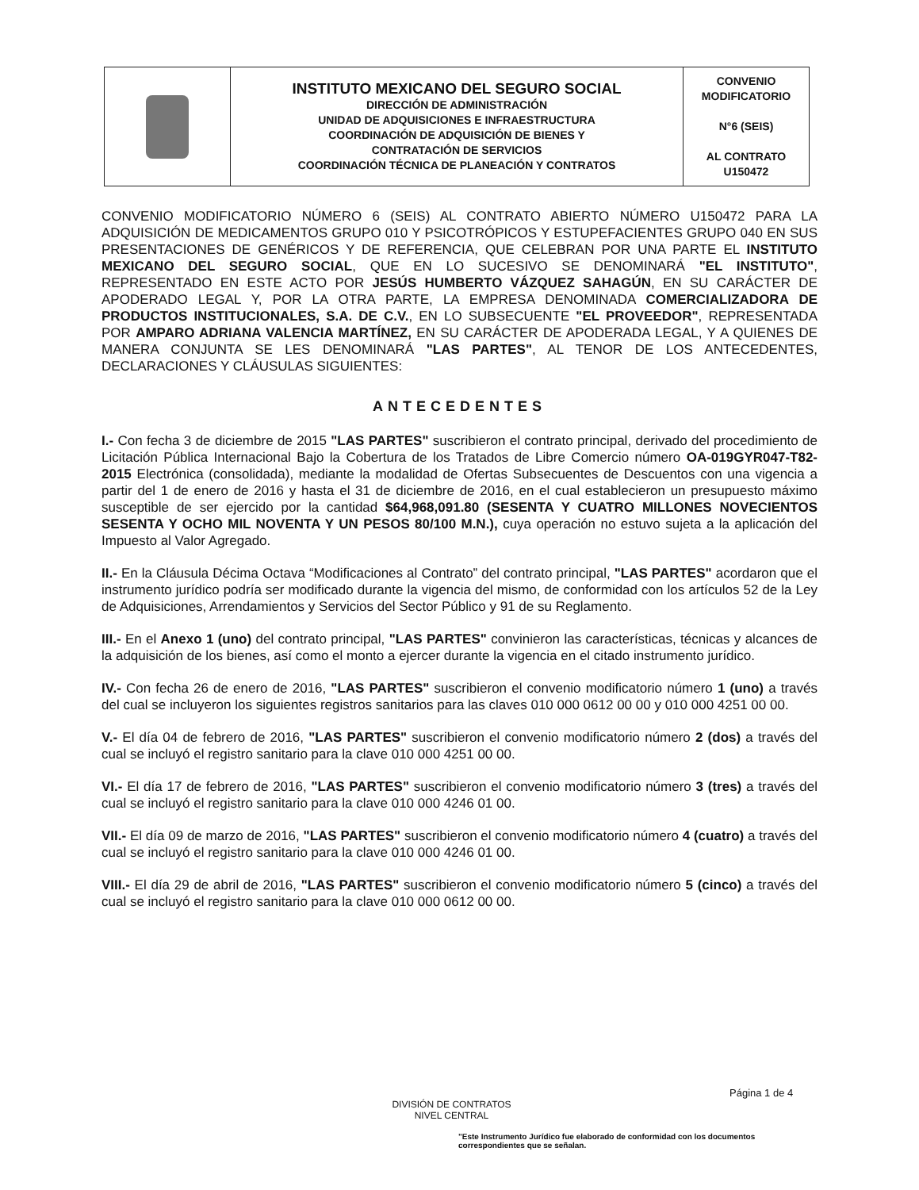| | INSTITUTO MEXICANO DEL SEGURO SOCIAL DIRECCIÓN DE ADMINISTRACIÓN UNIDAD DE ADQUISICIONES E INFRAESTRUCTURA COORDINACIÓN DE ADQUISICIÓN DE BIENES Y CONTRATACIÓN DE SERVICIOS COORDINACIÓN TÉCNICA DE PLANEACIÓN Y CONTRATOS | CONVENIO MODIFICATORIO N°6 (SEIS) AL CONTRATO U150472 |
CONVENIO MODIFICATORIO NÚMERO 6 (SEIS) AL CONTRATO ABIERTO NÚMERO U150472 PARA LA ADQUISICIÓN DE MEDICAMENTOS GRUPO 010 Y PSICOTRÓPICOS Y ESTUPEFACIENTES GRUPO 040 EN SUS PRESENTACIONES DE GENÉRICOS Y DE REFERENCIA, QUE CELEBRAN POR UNA PARTE EL INSTITUTO MEXICANO DEL SEGURO SOCIAL, QUE EN LO SUCESIVO SE DENOMINARÁ "EL INSTITUTO", REPRESENTADO EN ESTE ACTO POR JESÚS HUMBERTO VÁZQUEZ SAHAGÚN, EN SU CARÁCTER DE APODERADO LEGAL Y, POR LA OTRA PARTE, LA EMPRESA DENOMINADA COMERCIALIZADORA DE PRODUCTOS INSTITUCIONALES, S.A. DE C.V., EN LO SUBSECUENTE "EL PROVEEDOR", REPRESENTADA POR AMPARO ADRIANA VALENCIA MARTÍNEZ, EN SU CARÁCTER DE APODERADA LEGAL, Y A QUIENES DE MANERA CONJUNTA SE LES DENOMINARÁ "LAS PARTES", AL TENOR DE LOS ANTECEDENTES, DECLARACIONES Y CLÁUSULAS SIGUIENTES:
ANTECEDENTES
I.- Con fecha 3 de diciembre de 2015 "LAS PARTES" suscribieron el contrato principal, derivado del procedimiento de Licitación Pública Internacional Bajo la Cobertura de los Tratados de Libre Comercio número OA-019GYR047-T82-2015 Electrónica (consolidada), mediante la modalidad de Ofertas Subsecuentes de Descuentos con una vigencia a partir del 1 de enero de 2016 y hasta el 31 de diciembre de 2016, en el cual establecieron un presupuesto máximo susceptible de ser ejercido por la cantidad $64,968,091.80 (SESENTA Y CUATRO MILLONES NOVECIENTOS SESENTA Y OCHO MIL NOVENTA Y UN PESOS 80/100 M.N.), cuya operación no estuvo sujeta a la aplicación del Impuesto al Valor Agregado.
II.- En la Cláusula Décima Octava “Modificaciones al Contrato” del contrato principal, "LAS PARTES" acordaron que el instrumento jurídico podría ser modificado durante la vigencia del mismo, de conformidad con los artículos 52 de la Ley de Adquisiciones, Arrendamientos y Servicios del Sector Público y 91 de su Reglamento.
III.- En el Anexo 1 (uno) del contrato principal, "LAS PARTES" convinieron las características, técnicas y alcances de la adquisición de los bienes, así como el monto a ejercer durante la vigencia en el citado instrumento jurídico.
IV.- Con fecha 26 de enero de 2016, "LAS PARTES" suscribieron el convenio modificatorio número 1 (uno) a través del cual se incluyeron los siguientes registros sanitarios para las claves 010 000 0612 00 00 y 010 000 4251 00 00.
V.- El día 04 de febrero de 2016, "LAS PARTES" suscribieron el convenio modificatorio número 2 (dos) a través del cual se incluyó el registro sanitario para la clave 010 000 4251 00 00.
VI.- El día 17 de febrero de 2016, "LAS PARTES" suscribieron el convenio modificatorio número 3 (tres) a través del cual se incluyó el registro sanitario para la clave 010 000 4246 01 00.
VII.- El día 09 de marzo de 2016, "LAS PARTES" suscribieron el convenio modificatorio número 4 (cuatro) a través del cual se incluyó el registro sanitario para la clave 010 000 4246 01 00.
VIII.- El día 29 de abril de 2016, "LAS PARTES" suscribieron el convenio modificatorio número 5 (cinco) a través del cual se incluyó el registro sanitario para la clave 010 000 0612 00 00.
Página 1 de 4
DIVISIÓN DE CONTRATOS
NIVEL CENTRAL
"Este Instrumento Jurídico fue elaborado de conformidad con los documentos correspondientes que se señalan.